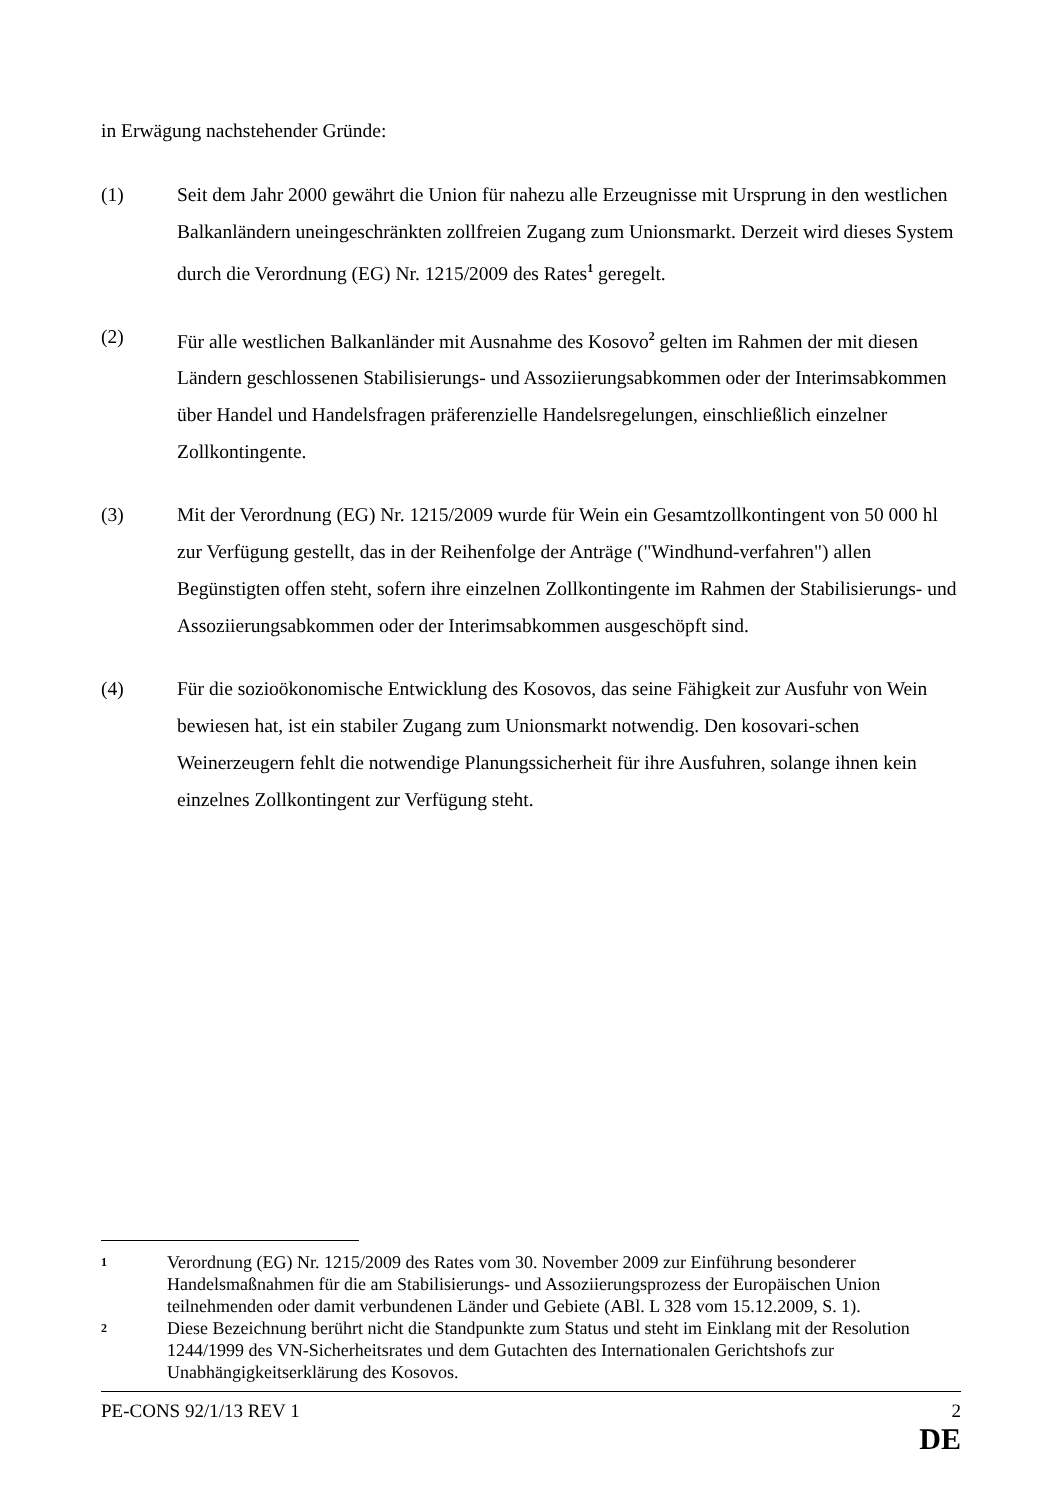in Erwägung nachstehender Gründe:
(1) Seit dem Jahr 2000 gewährt die Union für nahezu alle Erzeugnisse mit Ursprung in den westlichen Balkanländern uneingeschränkten zollfreien Zugang zum Unionsmarkt. Derzeit wird dieses System durch die Verordnung (EG) Nr. 1215/2009 des Rates<sup>1</sup> geregelt.
(2) Für alle westlichen Balkanländer mit Ausnahme des Kosovo<sup>2</sup> gelten im Rahmen der mit diesen Ländern geschlossenen Stabilisierungs- und Assoziierungsabkommen oder der Interimsabkommen über Handel und Handelsfragen präferenzielle Handelsregelungen, einschließlich einzelner Zollkontingente.
(3) Mit der Verordnung (EG) Nr. 1215/2009 wurde für Wein ein Gesamtzollkontingent von 50 000 hl zur Verfügung gestellt, das in der Reihenfolge der Anträge ("Windhund-verfahren") allen Begünstigten offen steht, sofern ihre einzelnen Zollkontingente im Rahmen der Stabilisierungs- und Assoziierungsabkommen oder der Interimsabkommen ausgeschöpft sind.
(4) Für die sozioökonomische Entwicklung des Kosovos, das seine Fähigkeit zur Ausfuhr von Wein bewiesen hat, ist ein stabiler Zugang zum Unionsmarkt notwendig. Den kosovari-schen Weinerzeugern fehlt die notwendige Planungssicherheit für ihre Ausfuhren, solange ihnen kein einzelnes Zollkontingent zur Verfügung steht.
1
Verordnung (EG) Nr. 1215/2009 des Rates vom 30. November 2009 zur Einführung besonderer Handelsmaßnahmen für die am Stabilisierungs- und Assoziierungsprozess der Europäischen Union teilnehmenden oder damit verbundenen Länder und Gebiete (ABl. L 328 vom 15.12.2009, S. 1).
2
Diese Bezeichnung berührt nicht die Standpunkte zum Status und steht im Einklang mit der Resolution 1244/1999 des VN-Sicherheitsrates und dem Gutachten des Internationalen Gerichtshofs zur Unabhängigkeitserklärung des Kosovos.
PE-CONS 92/1/13 REV 1 2
DE